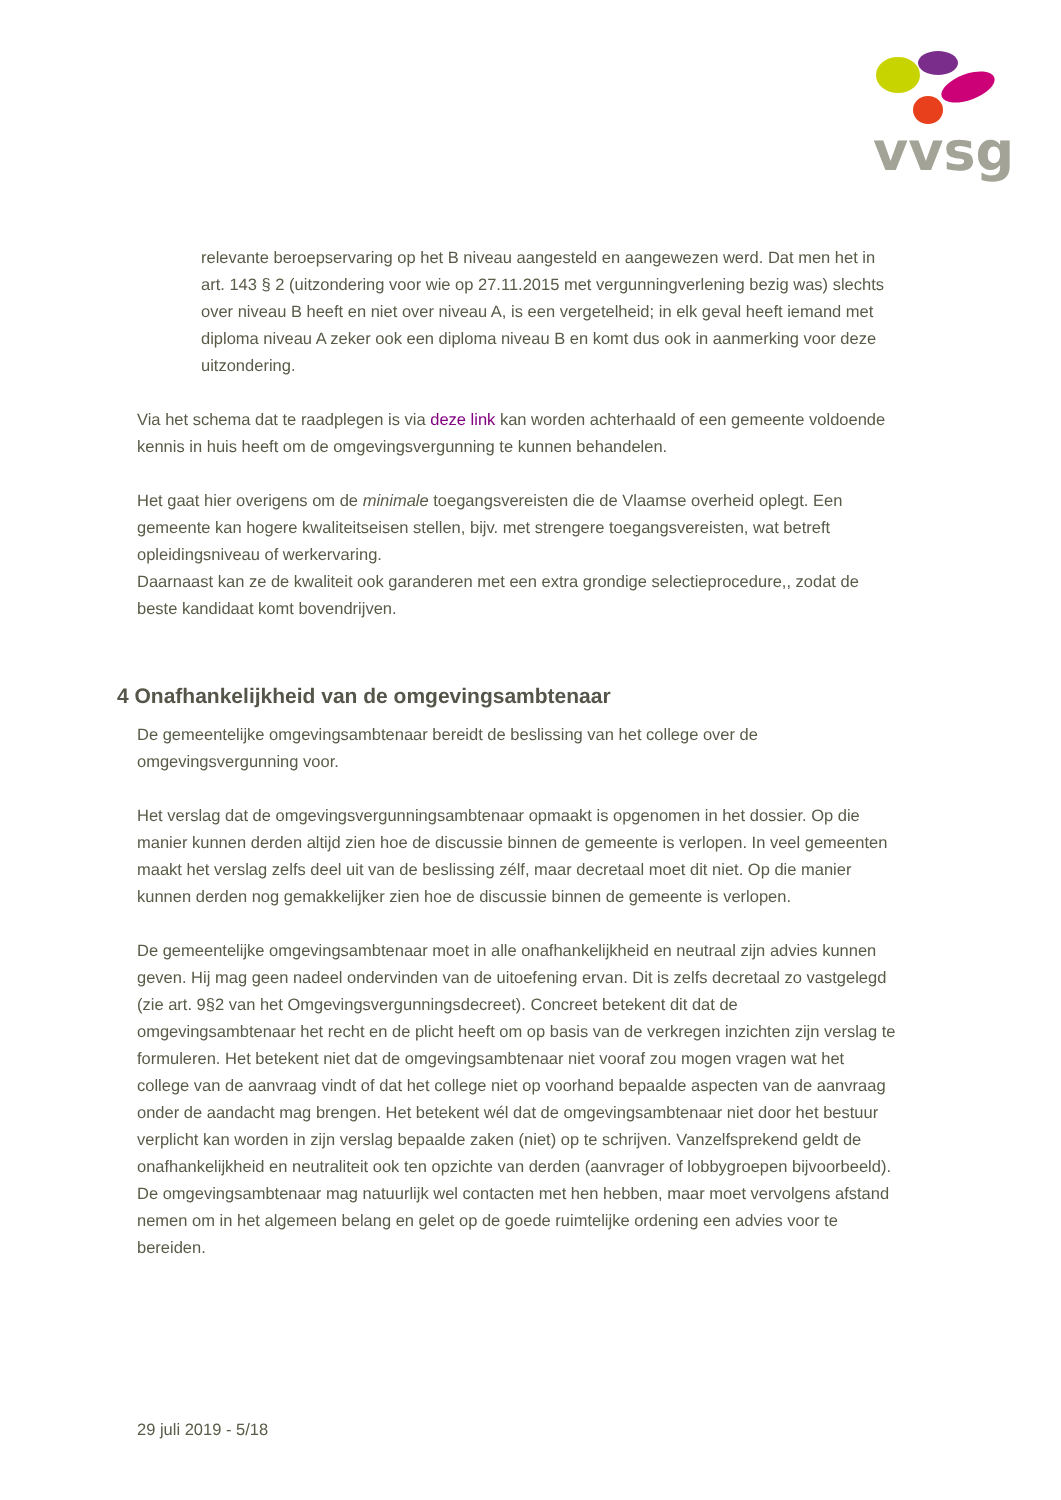vvsg
relevante beroepservaring op het B niveau aangesteld en aangewezen werd. Dat men het in art. 143 § 2 (uitzondering voor wie op 27.11.2015 met vergunningverlening bezig was) slechts over niveau B heeft en niet over niveau A, is een vergetelheid; in elk geval heeft iemand met diploma niveau A zeker ook een diploma niveau B en komt dus ook in aanmerking voor deze uitzondering.
Via het schema dat te raadplegen is via deze link kan worden achterhaald of een gemeente voldoende kennis in huis heeft om de omgevingsvergunning te kunnen behandelen.
Het gaat hier overigens om de minimale toegangsvereisten die de Vlaamse overheid oplegt. Een gemeente kan hogere kwaliteitseisen stellen, bijv. met strengere toegangsvereisten, wat betreft opleidingsniveau of werkervaring.
Daarnaast kan ze de kwaliteit ook garanderen met een extra grondige selectieprocedure,, zodat de beste kandidaat komt bovendrijven.
4 Onafhankelijkheid van de omgevingsambtenaar
De gemeentelijke omgevingsambtenaar bereidt de beslissing van het college over de omgevingsvergunning voor.
Het verslag dat de omgevingsvergunningsambtenaar opmaakt is opgenomen in het dossier. Op die manier kunnen derden altijd zien hoe de discussie binnen de gemeente is verlopen. In veel gemeenten maakt het verslag zelfs deel uit van de beslissing zélf, maar decretaal moet dit niet. Op die manier kunnen derden nog gemakkelijker zien hoe de discussie binnen de gemeente is verlopen.
De gemeentelijke omgevingsambtenaar moet in alle onafhankelijkheid en neutraal zijn advies kunnen geven. Hij mag geen nadeel ondervinden van de uitoefening ervan. Dit is zelfs decretaal zo vastgelegd (zie art. 9§2 van het Omgevingsvergunningsdecreet). Concreet betekent dit dat de omgevingsambtenaar het recht en de plicht heeft om op basis van de verkregen inzichten zijn verslag te formuleren. Het betekent niet dat de omgevingsambtenaar niet vooraf zou mogen vragen wat het college van de aanvraag vindt of dat het college niet op voorhand bepaalde aspecten van de aanvraag onder de aandacht mag brengen. Het betekent wél dat de omgevingsambtenaar niet door het bestuur verplicht kan worden in zijn verslag bepaalde zaken (niet) op te schrijven. Vanzelfsprekend geldt de onafhankelijkheid en neutraliteit ook ten opzichte van derden (aanvrager of lobbygroepen bijvoorbeeld). De omgevingsambtenaar mag natuurlijk wel contacten met hen hebben, maar moet vervolgens afstand nemen om in het algemeen belang en gelet op de goede ruimtelijke ordening een advies voor te bereiden.
29 juli 2019 - 5/18